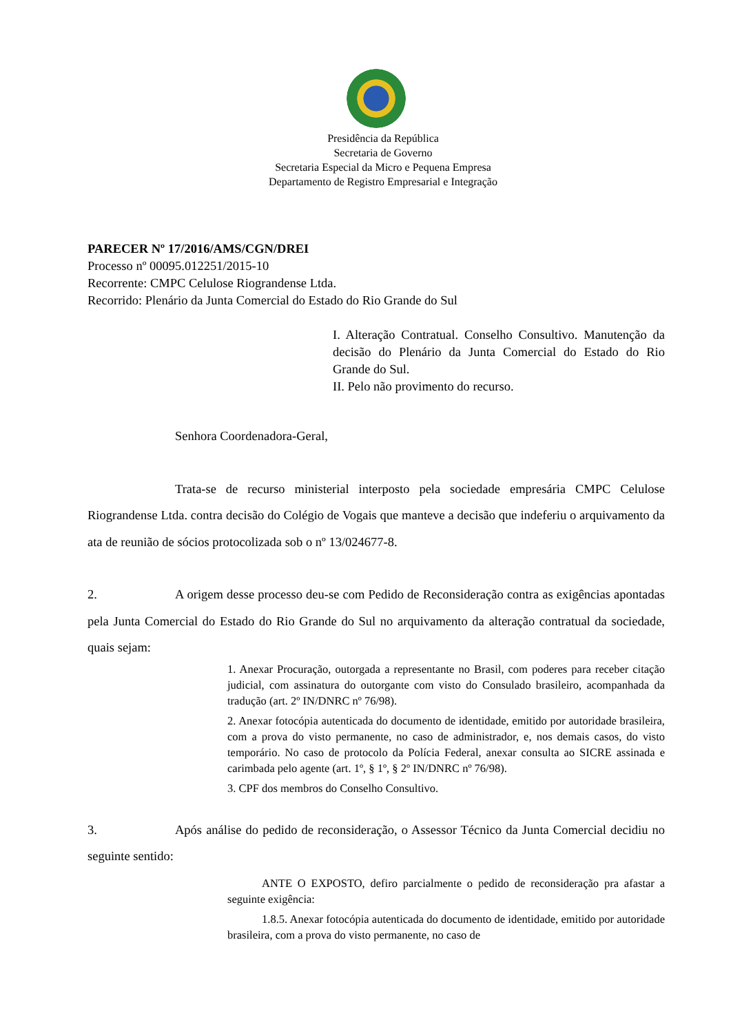Presidência da República
Secretaria de Governo
Secretaria Especial da Micro e Pequena Empresa
Departamento de Registro Empresarial e Integração
PARECER Nº 17/2016/AMS/CGN/DREI
Processo nº 00095.012251/2015-10
Recorrente: CMPC Celulose Riograndense Ltda.
Recorrido: Plenário da Junta Comercial do Estado do Rio Grande do Sul
I. Alteração Contratual. Conselho Consultivo. Manutenção da decisão do Plenário da Junta Comercial do Estado do Rio Grande do Sul.
II. Pelo não provimento do recurso.
Senhora Coordenadora-Geral,
Trata-se de recurso ministerial interposto pela sociedade empresária CMPC Celulose Riograndense Ltda. contra decisão do Colégio de Vogais que manteve a decisão que indeferiu o arquivamento da ata de reunião de sócios protocolizada sob o nº 13/024677-8.
2. A origem desse processo deu-se com Pedido de Reconsideração contra as exigências apontadas pela Junta Comercial do Estado do Rio Grande do Sul no arquivamento da alteração contratual da sociedade, quais sejam:
1. Anexar Procuração, outorgada a representante no Brasil, com poderes para receber citação judicial, com assinatura do outorgante com visto do Consulado brasileiro, acompanhada da tradução (art. 2º IN/DNRC nº 76/98).
2. Anexar fotocópia autenticada do documento de identidade, emitido por autoridade brasileira, com a prova do visto permanente, no caso de administrador, e, nos demais casos, do visto temporário. No caso de protocolo da Polícia Federal, anexar consulta ao SICRE assinada e carimbada pelo agente (art. 1º, § 1º, § 2º IN/DNRC nº 76/98).
3. CPF dos membros do Conselho Consultivo.
3. Após análise do pedido de reconsideração, o Assessor Técnico da Junta Comercial decidiu no seguinte sentido:
ANTE O EXPOSTO, defiro parcialmente o pedido de reconsideração pra afastar a seguinte exigência:
1.8.5. Anexar fotocópia autenticada do documento de identidade, emitido por autoridade brasileira, com a prova do visto permanente, no caso de